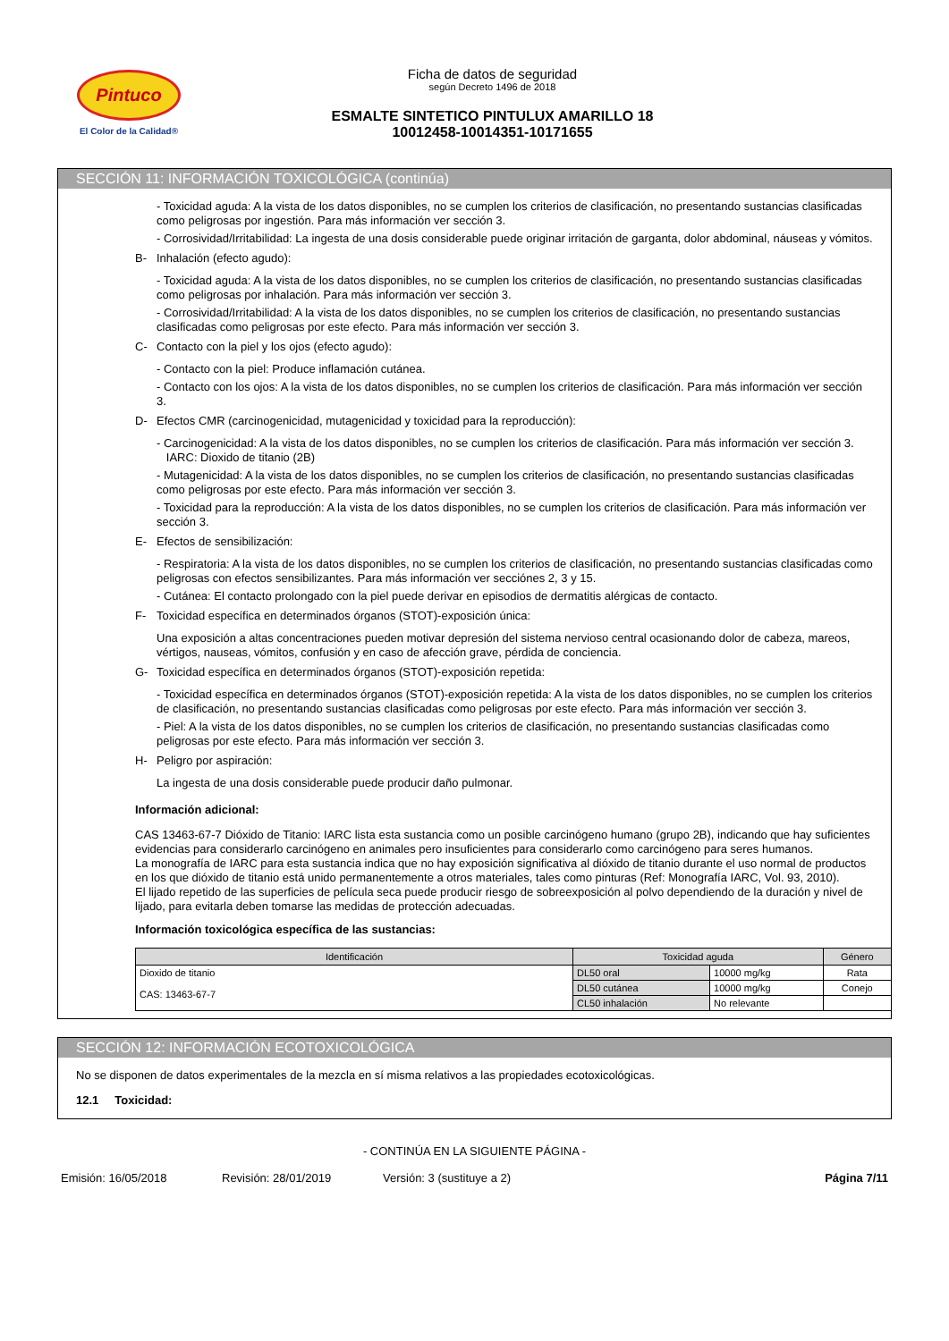Pintuco
El Color de la Calidad®
Ficha de datos de seguridad
según Decreto 1496 de 2018
ESMALTE SINTETICO PINTULUX AMARILLO 18
10012458-10014351-10171655
SECCIÓN 11: INFORMACIÓN TOXICOLÓGICA (continúa)
- Toxicidad aguda: A la vista de los datos disponibles, no se cumplen los criterios de clasificación, no presentando sustancias clasificadas como peligrosas por ingestión. Para más información ver sección 3.
- Corrosividad/Irritabilidad: La ingesta de una dosis considerable puede originar irritación de garganta, dolor abdominal, náuseas y vómitos.
B- Inhalación (efecto agudo):
- Toxicidad aguda: A la vista de los datos disponibles, no se cumplen los criterios de clasificación, no presentando sustancias clasificadas como peligrosas por inhalación. Para más información ver sección 3.
- Corrosividad/Irritabilidad: A la vista de los datos disponibles, no se cumplen los criterios de clasificación, no presentando sustancias clasificadas como peligrosas por este efecto. Para más información ver sección 3.
C- Contacto con la piel y los ojos (efecto agudo):
- Contacto con la piel: Produce inflamación cutánea.
- Contacto con los ojos: A la vista de los datos disponibles, no se cumplen los criterios de clasificación. Para más información ver sección 3.
D- Efectos CMR (carcinogenicidad, mutagenicidad y toxicidad para la reproducción):
- Carcinogenicidad: A la vista de los datos disponibles, no se cumplen los criterios de clasificación. Para más información ver sección 3.
IARC: Dioxido de titanio (2B)
- Mutagenicidad: A la vista de los datos disponibles, no se cumplen los criterios de clasificación, no presentando sustancias clasificadas como peligrosas por este efecto. Para más información ver sección 3.
- Toxicidad para la reproducción: A la vista de los datos disponibles, no se cumplen los criterios de clasificación. Para más información ver sección 3.
E- Efectos de sensibilización:
- Respiratoria: A la vista de los datos disponibles, no se cumplen los criterios de clasificación, no presentando sustancias clasificadas como peligrosas con efectos sensibilizantes. Para más información ver secciónes 2, 3 y 15.
- Cutánea: El contacto prolongado con la piel puede derivar en episodios de dermatitis alérgicas de contacto.
F- Toxicidad específica en determinados órganos (STOT)-exposición única:
Una exposición a altas concentraciones pueden motivar depresión del sistema nervioso central ocasionando dolor de cabeza, mareos, vértigos, nauseas, vómitos, confusión y en caso de afección grave, pérdida de conciencia.
G- Toxicidad específica en determinados órganos (STOT)-exposición repetida:
- Toxicidad específica en determinados órganos (STOT)-exposición repetida: A la vista de los datos disponibles, no se cumplen los criterios de clasificación, no presentando sustancias clasificadas como peligrosas por este efecto. Para más información ver sección 3.
- Piel: A la vista de los datos disponibles, no se cumplen los criterios de clasificación, no presentando sustancias clasificadas como peligrosas por este efecto. Para más información ver sección 3.
H- Peligro por aspiración:
La ingesta de una dosis considerable puede producir daño pulmonar.
Información adicional:
CAS 13463-67-7 Dióxido de Titanio: IARC lista esta sustancia como un posible carcinógeno humano (grupo 2B), indicando que hay suficientes evidencias para considerarlo carcinógeno en animales pero insuficientes para considerarlo como carcinógeno para seres humanos.
La monografía de IARC para esta sustancia indica que no hay exposición significativa al dióxido de titanio durante el uso normal de productos en los que dióxido de titanio está unido permanentemente a otros materiales, tales como pinturas (Ref: Monografía IARC, Vol. 93, 2010).
El lijado repetido de las superficies de película seca puede producir riesgo de sobreexposición al polvo dependiendo de la duración y nivel de lijado, para evitarla deben tomarse las medidas de protección adecuadas.
Información toxicológica específica de las sustancias:
| Identificación | Toxicidad aguda | | Género |
| --- | --- | --- | --- |
| Dioxido de titanio CAS: 13463-67-7 | DL50 oral | 10000 mg/kg | Rata |
| | DL50 cutánea | 10000 mg/kg | Conejo |
| | CL50 inhalación | No relevante | |
SECCIÓN 12: INFORMACIÓN ECOTOXICOLÓGICA
No se disponen de datos experimentales de la mezcla en sí misma relativos a las propiedades ecotoxicológicas.
12.1 Toxicidad:
- CONTINÚA EN LA SIGUIENTE PÁGINA -
Emisión: 16/05/2018 Revisión: 28/01/2019 Versión: 3 (sustituye a 2) Página 7/11